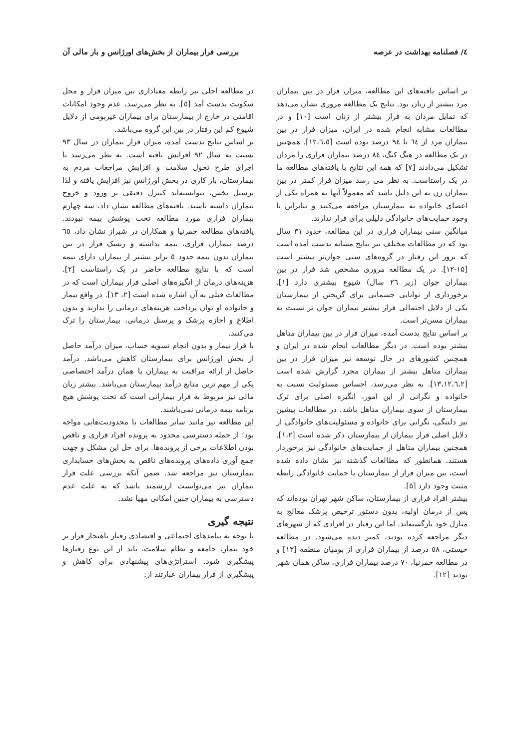٤/ فصلنامه بهداشت در عرصه بررسی فرار بیماران از بخش‌های اورژانس و بار مالی آن
بر اساس یافته‌های این مطالعه، میزان فرار در بین بیماران مرد بیشتر از زنان بود. نتایج یک مطالعه مروری نشان می‌دهد که تمایل مردان به فرار بیشتر از زنان است [۱۰] و در مطالعات مشابه انجام شده در ایران، میزان فرار در بین بیماران مرد از ٦٤ تا ۹٤ درصد بوده است [۱۲،٦،٥]. همچنین در یک مطالعه در هنگ کنگ، ۸٤ درصد بیماران فراری را مردان تشکیل می‌دادند [۷] که همه این نتایج با یافته‌های مطالعه ما در یک راستاست. به نظر می رسد میزان فرار کمتر در بین بیماران زن به این دلیل باشد که معمولاً آنها به همراه یکی از اعضای خانواده به بیمارستان مراجعه می‌کنند و بنابراین با وجود حمایت‌های خانوادگی دلیلی برای فرار ندارند.
میانگین سنی بیماران فراری در این مطالعه، حدود ۳۱ سال بود که در مطالعات مختلف نیز نتایج مشابه بدست آمده است که بروز این رفتار در گروه‌های سنی جوان‌تر بیشتر است [۱۵-۱۲]. در یک مطالعه مروری مشخص شد فرار در بین بیماران جوان (زیر ۲٦ سال) شیوع بیشتری دارد [۱]. برخورداری از توانایی جسمانی برای گریختن از بیمارستان یکی از دلایل احتمالی فرار بیشتر بیماران جوان تر نسبت به بیماران مسن‌تر است.
بر اساس نتایج بدست آمده، میزان فرار در بین بیماران متاهل بیشتر بوده است. در دیگر مطالعات انجام شده در ایران و همچنین کشورهای در حال توسعه نیز میزان فرار در بین بیماران متاهل بیشتر از بیماران مجرد گزارش شده است [۱۳،۱۲،٦،۲]. به نظر می‌رسد، احساس مسئولیت نسبت به خانواده و نگرانی از این امور، انگیزه اصلی برای ترک بیمارستان از سوی بیماران متاهل باشد. در مطالعات پیشین نیز دلتنگی، نگرانی برای خانواده و مسئولیت‌های خانوادگی از دلایل اصلی فرار بیماران از بیمارستان ذکر شده است [۱،۲]. همچنین بیماران متاهل از حمایت‌های خانوادگی نیز برخوردار هستند. همانطور که مطالعات گذشته نیز نشان داده شده است، بین میزان فرار از بیمارستان با حمایت خانوادگی رابطه مثبت وجود دارد [٥].
بیشتر افراد فراری از بیمارستان، ساکن شهر تهران بوده‌اند که پس از درمان اولیه، بدون دستور ترخیص پزشک معالج به منازل خود بازگشته‌اند. اما این رفتار در افرادی که از شهرهای دیگر مراجعه کرده بودند، کمتر دیده می‌شود. در مطالعه خیستی، ٥۸ درصد از بیماران فراری از بومیان منطقه [۱۳] و در مطالعه خمرنیا، ۷۰ درصد بیماران فراری، ساکن همان شهر بودند [۱۲].
در مطالعه اجلی نیز رابطه معناداری بین میزان فرار و محل سکونت بدست آمد [٥]. به نظر می‌رسد، عدم وجود امکانات اقامتی در خارج از بیمارستان برای بیماران غیربومی از دلایل شیوع کم این رفتار در بین این گروه می‌باشد.
بر اساس نتایج بدست آمده، میزان فرار بیماران در سال ۹۳ نسبت به سال ۹۲ افزایش یافته است. به نظر می‌رسد با اجرای طرح تحول سلامت و افزایش مراجعات مردم به بیمارستان، بار کاری در بخش اورژانس نیز افزایش یافته و لذا پرسنل بخش، نتوانسته‌اند کنترل دقیقی بر ورود و خروج بیماران داشته باشند. یافته‌های مطالعه نشان داد، سه چهارم بیماران فراری مورد مطالعه تحت پوشش بیمه نبودند. یافته‌های مطالعه خمرنیا و همکاران در شیراز نشان داد، ٦٥ درصد بیماران فراری، بیمه نداشته و ریسک فرار در بین بیماران بدون بیمه حدود ٥ برابر بیشتر از بیماران دارای بیمه است که با نتایج مطالعه حاضر در یک راستاست [۲]. هزینه‌های درمان از انگیزه‌های اصلی فرار بیماران است که در مطالعات قبلی به آن اشاره شده است [۲، ۱۳]. در واقع بیمار و خانواده او توان پرداخت هزینه‌های درمانی را ندارند و بدون اطلاع و اجازه پزشک و پرسنل درمانی، بیمارستان را ترک می‌کنند.
با فرار بیمار و بدون انجام تسویه حساب، میزان درآمد حاصل از بخش اورژانس برای بیمارستان کاهش می‌باشد. درآمد حاصل از ارائه مراقبت به بیماران یا همان درآمد اختصاصی یکی از مهم ترین منابع درآمد بیمارستان می‌باشد. بیشتر زیان مالی نیز مربوط به فرار بیمارانی است که تحت پوشش هیچ برنامه بیمه درمانی نمی‌باشند.
این مطالعه نیز مانند سایر مطالعات با محدودیت‌هایی مواجه بود؛ از جمله دسترسی محدود به پرونده افراد فراری و ناقص بودن اطلاعات برخی از پرونده‌ها. برای حل این مشکل و جهت جمع آوری داده‌های پرونده‌های ناقص به بخش‌های حسابداری بیمارستان نیز مراجعه شد. ضمن آنکه بررسی علت فرار بیماران نیز می‌توانست ارزشمند باشد که به علت عدم دسترسی به بیماران چنین امکانی مهیا نشد.
نتیجه گیری
با توجه به پیامدهای اجتماعی و اقتصادی رفتار ناهنجار فرار بر خود بیمار، جامعه و نظام سلامت، باید از این نوع رفتارها پیشگیری شود. استراتژی‌های پیشنهادی برای کاهش و پیشگیری از فرار بیماران عبارتند از: